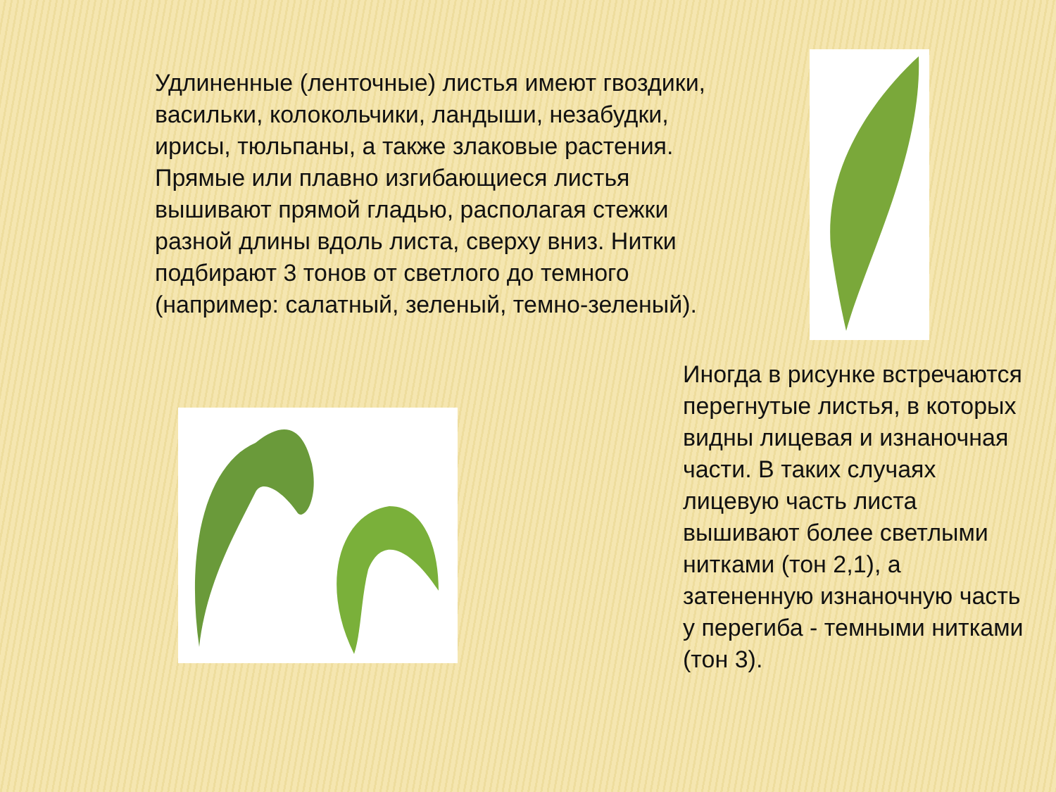Удлиненные (ленточные) листья имеют гвоздики, васильки, колокольчики, ландыши, незабудки, ирисы, тюльпаны, а также злаковые растения. Прямые или плавно изгибающиеся листья вышивают прямой гладью, располагая стежки разной длины вдоль листа, сверху вниз. Нитки подбирают 3 тонов от светлого до темного (например: салатный, зеленый, темно-зеленый).
Иногда в рисунке встречаются перегнутые листья, в которых видны лицевая и изнаночная части. В таких случаях лицевую часть листа вышивают более светлыми нитками (тон 2,1), а затененную изнаночную часть у перегиба - темными нитками (тон 3).